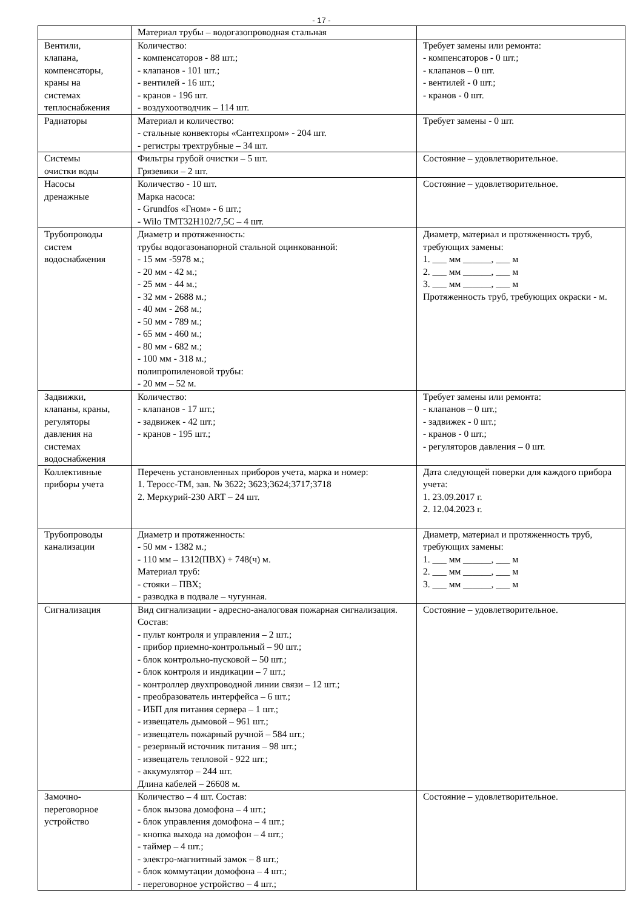- 17 -
| | Материал трубы – водогазопроводная стальная | |
| Вентили, клапана, компенсаторы, краны на системах теплоснабжения | Количество: - компенсаторов - 88 шт.; - клапанов - 101 шт.; - вентилей - 16 шт.; - кранов - 196 шт. - воздухоотводчик – 114 шт. | Требует замены или ремонта: - компенсаторов - 0 шт.; - клапанов – 0 шт. - вентилей - 0 шт.; - кранов - 0 шт. |
| Радиаторы | Материал и количество: - стальные конвекторы «Сантехпром» - 204 шт. - регистры трехтрубные – 34 шт. | Требует замены - 0 шт. |
| Системы очистки воды | Фильтры грубой очистки – 5 шт. Грязевики – 2 шт. | Состояние – удовлетворительное. |
| Насосы дренажные | Количество - 10 шт. Марка насоса: - Grundfos «Гном» - 6 шт.; - Wilo TMT32H102/7,5C – 4 шт. | Состояние – удовлетворительное. |
| Трубопроводы систем водоснабжения | Диаметр и протяженность: трубы водогазонапорной стальной оцинкованной: - 15 мм -5978 м.; - 20 мм - 42 м.; - 25 мм - 44 м.; - 32 мм - 2688 м.; - 40 мм - 268 м.; - 50 мм - 789 м.; - 65 мм - 460 м.; - 80 мм - 682 м.; - 100 мм - 318 м.; полипропиленовой трубы: - 20 мм – 52 м. | Диаметр, материал и протяженность труб, требующих замены: 1. ___ мм ______, ___ м 2. ___ мм ______, ___ м 3. ___ мм ______, ___ м Протяженность труб, требующих окраски - м. |
| Задвижки, клапаны, краны, регуляторы давления на системах водоснабжения | Количество: - клапанов - 17 шт.; - задвижек - 42 шт.; - кранов - 195 шт.; | Требует замены или ремонта: - клапанов – 0 шт.; - задвижек - 0 шт.; - кранов - 0 шт.; - регуляторов давления – 0 шт. |
| Коллективные приборы учета | Перечень установленных приборов учета, марка и номер: 1. Теросс-ТМ, зав. № 3622; 3623;3624;3717;3718 2. Меркурий-230 ART – 24 шт. | Дата следующей поверки для каждого прибора учета: 1. 23.09.2017 г. 2. 12.04.2023 г. |
| Трубопроводы канализации | Диаметр и протяженность: - 50 мм - 1382 м.; - 110 мм – 1312(ПВХ) + 748(ч) м. Материал труб: - стояки – ПВХ; - разводка в подвале – чугунная. | Диаметр, материал и протяженность труб, требующих замены: 1. ___ мм ______, ___ м 2. ___ мм ______, ___ м 3. ___ мм ______, ___ м |
| Сигнализация | Вид сигнализации - адресно-аналоговая пожарная сигнализация. Состав: - пульт контроля и управления – 2 шт.; - прибор приемно-контрольный – 90 шт.; - блок контрольно-пусковой – 50 шт.; - блок контроля и индикации – 7 шт.; - контроллер двухпроводной линии связи – 12 шт.; - преобразователь интерфейса – 6 шт.; - ИБП для питания сервера – 1 шт.; - извещатель дымовой – 961 шт.; - извещатель пожарный ручной – 584 шт.; - резервный источник питания – 98 шт.; - извещатель тепловой - 922 шт.; - аккумулятор – 244 шт. Длина кабелей – 26608 м. | Состояние – удовлетворительное. |
| Замочно- переговорное устройство | Количество – 4 шт. Состав: - блок вызова домофона – 4 шт.; - блок управления домофона – 4 шт.; - кнопка выхода на домофон – 4 шт.; - таймер – 4 шт.; - электро-магнитный замок – 8 шт.; - блок коммутации домофона – 4 шт.; - переговорное устройство – 4 шт.; | Состояние – удовлетворительное. |